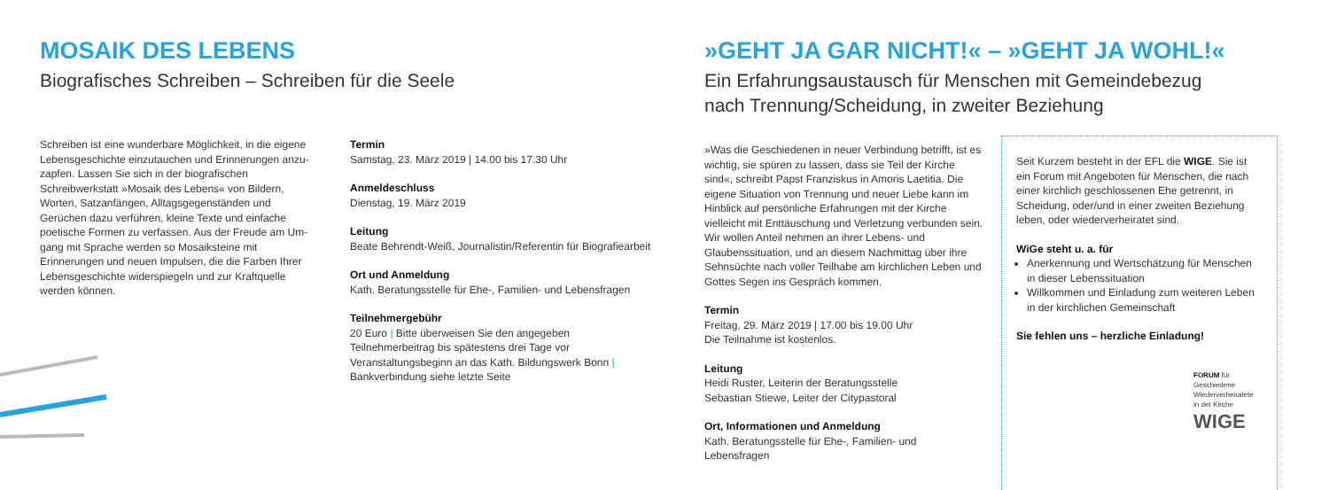MOSAIK DES LEBENS
Biografisches Schreiben – Schreiben für die Seele
Schreiben ist eine wunderbare Möglichkeit, in die eigene Lebensgeschichte einzutauchen und Erinnerungen anzu-zapfen. Lassen Sie sich in der biografischen Schreibwerkstatt »Mosaik des Lebens« von Bildern, Worten, Satzanfängen, Alltagsgegenständen und Gerüchen dazu verführen, kleine Texte und einfache poetische Formen zu verfassen. Aus der Freude am Um-gang mit Sprache werden so Mosaiksteine mit Erinnerungen und neuen Impulsen, die die Farben Ihrer Lebensgeschichte widerspiegeln und zur Kraftquelle werden können.
Termin
Samstag, 23. März 2019 | 14.00 bis 17.30 Uhr
Anmeldeschluss
Dienstag, 19. März 2019
Leitung
Beate Behrendt-Weiß, Journalistin/Referentin für Biografiearbeit
Ort und Anmeldung
Kath. Beratungsstelle für Ehe-, Familien- und Lebensfragen
Teilnehmergebühr
20 Euro | Bitte überweisen Sie den angegeben Teilnehmerbeitrag bis spätestens drei Tage vor Veranstaltungsbeginn an das Kath. Bildungswerk Bonn | Bankverbindung siehe letzte Seite
»GEHT JA GAR NICHT!« – »GEHT JA WOHL!«
Ein Erfahrungsaustausch für Menschen mit Gemeindebezug
nach Trennung/Scheidung, in zweiter Beziehung
»Was die Geschiedenen in neuer Verbindung betrifft, ist es wichtig, sie spüren zu lassen, dass sie Teil der Kirche sind«, schreibt Papst Franziskus in Amoris Laetitia. Die eigene Situation von Trennung und neuer Liebe kann im Hinblick auf persönliche Erfahrungen mit der Kirche vielleicht mit Enttäuschung und Verletzung verbunden sein. Wir wollen Anteil nehmen an ihrer Lebens- und Glaubenssituation, und an diesem Nachmittag über ihre Sehnsüchte nach voller Teilhabe am kirchlichen Leben und Gottes Segen ins Gespräch kommen.
Termin
Freitag, 29. März 2019 | 17.00 bis 19.00 Uhr
Die Teilnahme ist kostenlos.
Leitung
Heidi Ruster, Leiterin der Beratungsstelle
Sebastian Stiewe, Leiter der Citypastoral
Ort, Informationen und Anmeldung
Kath. Beratungsstelle für Ehe-, Familien- und Lebensfragen
Seit Kurzem besteht in der EFL die WIGE. Sie ist ein Forum mit Angeboten für Menschen, die nach einer kirchlich geschlossenen Ehe getrennt, in Scheidung, oder/und in einer zweiten Beziehung leben, oder wiederverheiratet sind.
WiGe steht u. a. für
Anerkennung und Wertschätzung für Menschen in dieser Lebenssituation
Willkommen und Einladung zum weiteren Leben in der kirchlichen Gemeinschaft
Sie fehlen uns – herzliche Einladung!
FORUM für
Geschiedene
Wiederverheiratete
in der Kirche
WIGE